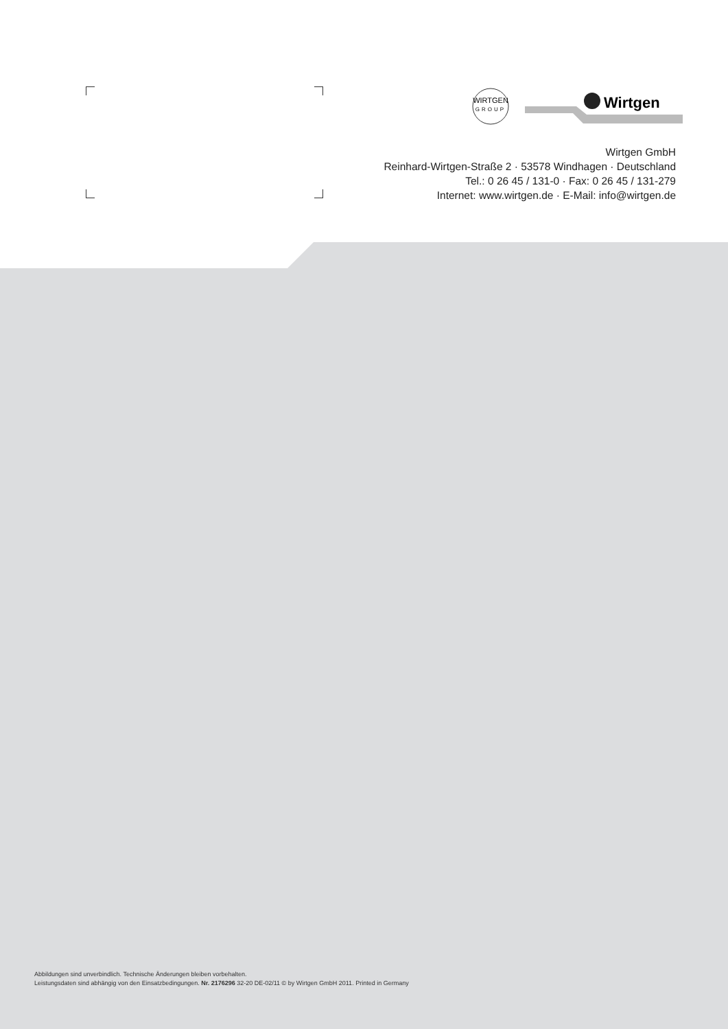WIRTGEN
GROUP
Wirtgen
Wirtgen GmbH
Reinhard-Wirtgen-Straße 2 · 53578 Windhagen · Deutschland
Tel.: 0 26 45 / 131-0 · Fax: 0 26 45 / 131-279
Internet: www.wirtgen.de · E-Mail: info@wirtgen.de
Abbildungen sind unverbindlich. Technische Änderungen bleiben vorbehalten.
Leistungsdaten sind abhängig von den Einsatzbedingungen. Nr. 2176296 32-20 DE-02/11 © by Wirtgen GmbH 2011. Printed in Germany